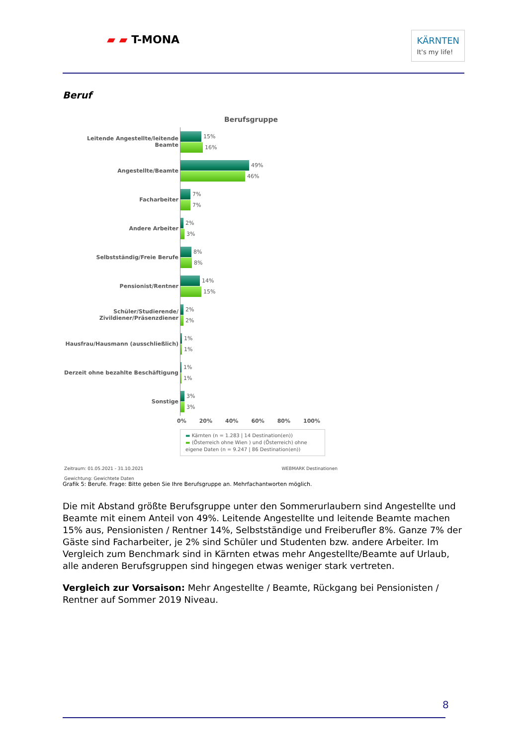▰ ▰ T-MONA KÄRNTEN
It's my life!
Beruf
Berufsgruppe
Leitende Angestellte/leitende Beamte
15%
16%
Angestellte/Beamte
49%
46%
Facharbeiter
7%
7%
Andere Arbeiter
2%
3%
Selbstständig/Freie Berufe
8%
8%
Pensionist/Rentner
14%
15%
Schüler/Studierende/
Zivildiener/Präsenzdiener
2%
2%
Hausfrau/Hausmann (ausschließlich)
1%
1%
Derzeit ohne bezahlte Beschäftigung
1%
1%
Sonstige
3%
3%
0% 20% 40% 60% 80% 100%
▬ Kärnten (n = 1.283 | 14 Destination(en))
▬ (Österreich ohne Wien ) und (Österreich) ohne eigene Daten (n = 9.247 | 86 Destination(en))
Zeitraum: 01.05.2021 - 31.10.2021 WEBMARK Destinationen
Gewichtung: Gewichtete Daten
Grafik 5: Berufe. Frage: Bitte geben Sie Ihre Berufsgruppe an. Mehrfachantworten möglich.
Die mit Abstand größte Berufsgruppe unter den Sommerurlaubern sind Angestellte und Beamte mit einem Anteil von 49%. Leitende Angestellte und leitende Beamte machen 15% aus, Pensionis­ten / Rentner 14%, Selbstständige und Freiberufler 8%. Ganze 7% der Gäste sind Facharbeiter, je 2% sind Schüler und Studenten bzw. andere Arbeiter. Im Vergleich zum Benchmark sind in Kärn­ten etwas mehr Angestellte/Beamte auf Urlaub, alle anderen Berufsgruppen sind hingegen etwas weniger stark vertreten.
Vergleich zur Vorsaison: Mehr Angestellte / Beamte, Rückgang bei Pensionisten / Rentner auf Sommer 2019 Niveau.
8